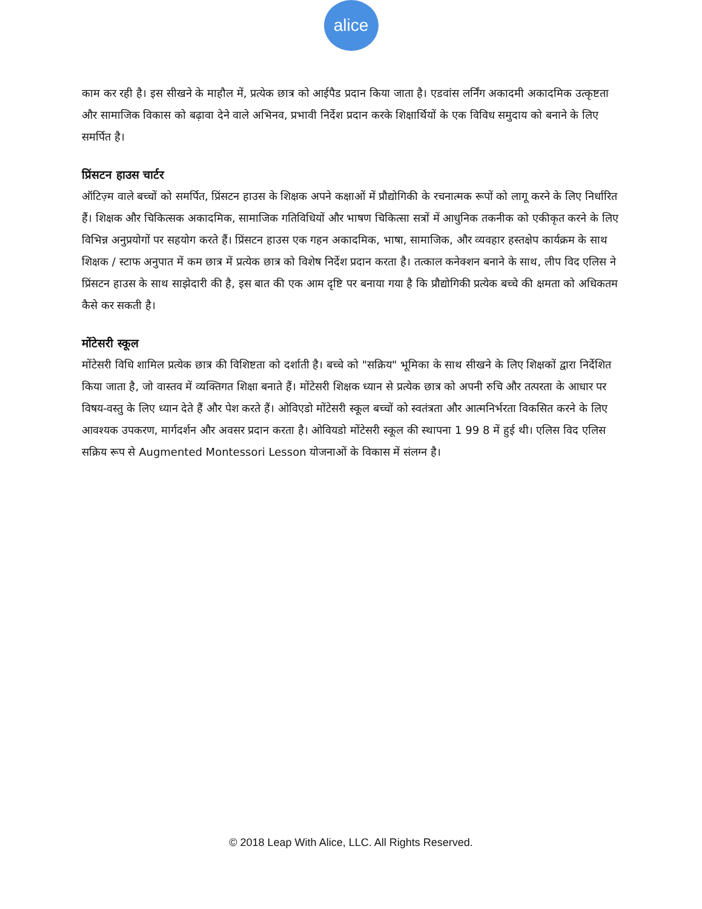alice
काम कर रही है। इस सीखने के माहौल में, प्रत्येक छात्र को आईपैड प्रदान किया जाता है। एडवांस लर्निंग अकादमी अकादमिक उत्कृष्टता और सामाजिक विकास को बढ़ावा देने वाले अभिनव, प्रभावी निर्देश प्रदान करके शिक्षार्थियों के एक विविध समुदाय को बनाने के लिए समर्पित है।
प्रिंसटन हाउस चार्टर
ऑटिज़्म वाले बच्चों को समर्पित, प्रिंसटन हाउस के शिक्षक अपने कक्षाओं में प्रौद्योगिकी के रचनात्मक रूपों को लागू करने के लिए निर्धारित हैं। शिक्षक और चिकित्सक अकादमिक, सामाजिक गतिविधियों और भाषण चिकित्सा सत्रों में आधुनिक तकनीक को एकीकृत करने के लिए विभिन्न अनुप्रयोगों पर सहयोग करते हैं। प्रिंसटन हाउस एक गहन अकादमिक, भाषा, सामाजिक, और व्यवहार हस्तक्षेप कार्यक्रम के साथ शिक्षक / स्टाफ अनुपात में कम छात्र में प्रत्येक छात्र को विशेष निर्देश प्रदान करता है। तत्काल कनेक्शन बनाने के साथ, लीप विद एलिस ने प्रिंसटन हाउस के साथ साझेदारी की है, इस बात की एक आम दृष्टि पर बनाया गया है कि प्रौद्योगिकी प्रत्येक बच्चे की क्षमता को अधिकतम कैसे कर सकती है।
मोंटेसरी स्कूल
मोंटेसरी विधि शामिल प्रत्येक छात्र की विशिष्टता को दर्शाती है। बच्चे को "सक्रिय" भूमिका के साथ सीखने के लिए शिक्षकों द्वारा निर्देशित किया जाता है, जो वास्तव में व्यक्तिगत शिक्षा बनाते हैं। मोंटेसरी शिक्षक ध्यान से प्रत्येक छात्र को अपनी रुचि और तत्परता के आधार पर विषय-वस्तु के लिए ध्यान देते हैं और पेश करते हैं। ओविएडो मोंटेसरी स्कूल बच्चों को स्वतंत्रता और आत्मनिर्भरता विकसित करने के लिए आवश्यक उपकरण, मार्गदर्शन और अवसर प्रदान करता है। ओवियडो मोंटेसरी स्कूल की स्थापना 1 99 8 में हुई थी। एलिस विद एलिस सक्रिय रूप से Augmented Montessori Lesson योजनाओं के विकास में संलग्न है।
© 2018 Leap With Alice, LLC. All Rights Reserved.